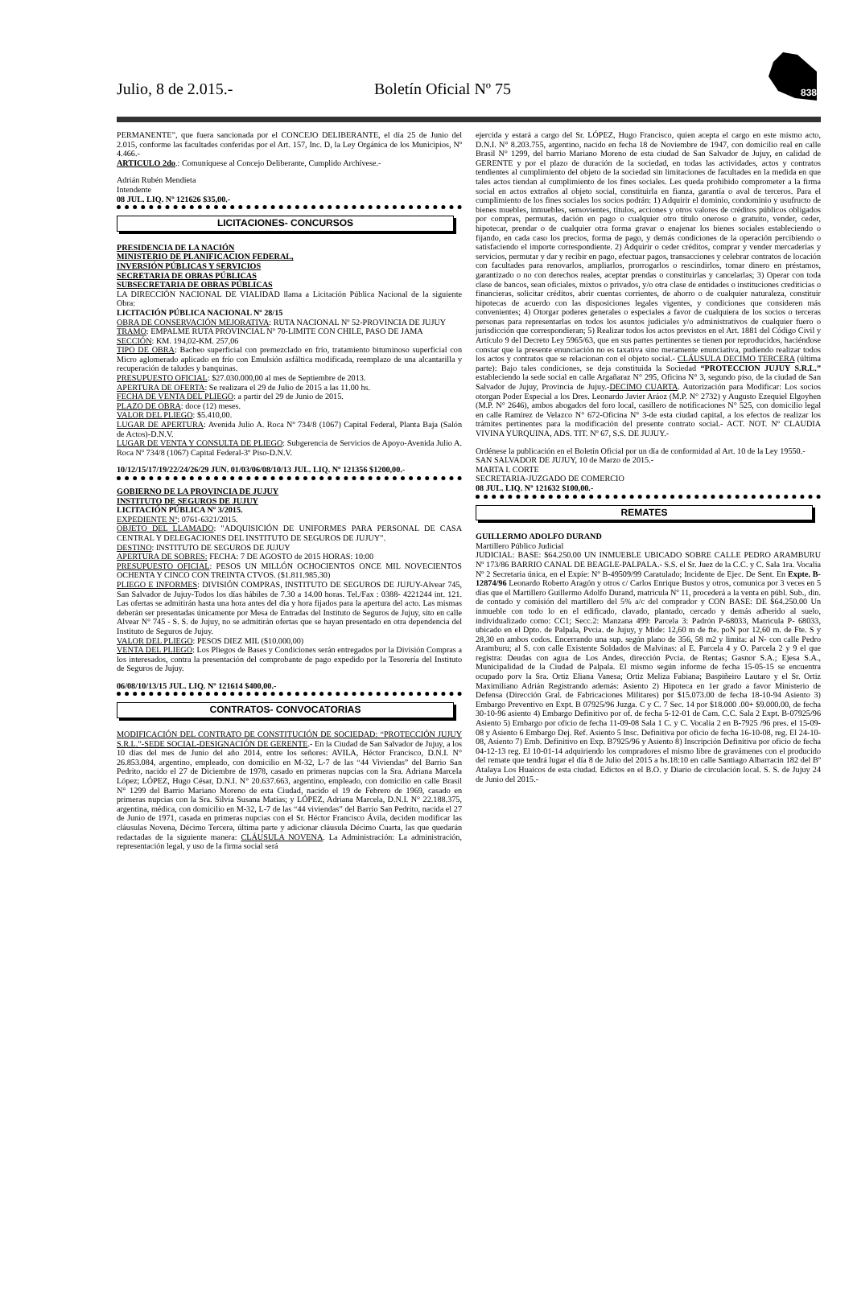Julio, 8 de 2.015.- Boletín Oficial Nº 75
838
PERMANENTE”, que fuera sancionada por el CONCEJO DELIBERANTE, el día 25 de Junio del 2.015, conforme las facultades conferidas por el Art. 157, Inc. D, la Ley Orgánica de los Municipios, Nº 4.466.-
ARTICULO 2do.: Comuníquese al Concejo Deliberante, Cumplido Archívese.-
Adrián Rubén Mendieta
Intendente
08 JUL. LIQ. Nº 121626 $35,00.-
LICITACIONES- CONCURSOS
PRESIDENCIA DE LA NACIÓN
MINISTERIO DE PLANIFICACION FEDERAL,
INVERSIÓN PÚBLICAS Y SERVICIOS
SECRETARIA DE OBRAS PÚBLICAS
SUBSECRETARIA DE OBRAS PÚBLICAS
LA DIRECCIÓN NACIONAL DE VIALIDAD llama a Licitación Pública Nacional de la siguiente Obra:
LICITACIÓN PÚBLICA NACIONAL Nº 28/15
OBRA DE CONSERVACIÓN MEJORATIVA: RUTA NACIONAL Nº 52-PROVINCIA DE JUJUY
TRAMO: EMPALME RUTA PROVINCIAL Nº 70-LIMITE CON CHILE, PASO DE JAMA
SECCIÓN: KM. 194,02-KM. 257,06
TIPO DE OBRA: Bacheo superficial con premezclado en frío, tratamiento bituminoso superficial con Micro aglomerado aplicado en frío con Emulsión asfáltica modificada, reemplazo de una alcantarilla y recuperación de taludes y banquinas.
PRESUPUESTO OFICIAL: $27.030.000,00 al mes de Septiembre de 2013.
APERTURA DE OFERTA: Se realizara el 29 de Julio de 2015 a las 11.00 hs.
FECHA DE VENTA DEL PLIEGO: a partir del 29 de Junio de 2015.
PLAZO DE OBRA: doce (12) meses.
VALOR DEL PLIEGO: $5.410,00.
LUGAR DE APERTURA: Avenida Julio A. Roca Nº 734/8 (1067) Capital Federal, Planta Baja (Salón de Actos)-D.N.V.
LUGAR DE VENTA Y CONSULTA DE PLIEGO: Subgerencia de Servicios de Apoyo-Avenida Julio A. Roca Nº 734/8 (1067) Capital Federal-3º Piso-D.N.V.
10/12/15/17/19/22/24/26/29 JUN. 01/03/06/08/10/13 JUL. LIQ. Nº 121356 $1200,00.-
GOBIERNO DE LA PROVINCIA DE JUJUY
INSTITUTO DE SEGUROS DE JUJUY
LICITACIÓN PÚBLICA Nº 3/2015.
EXPEDIENTE Nº: 0761-6321/2015.
OBJETO DEL LLAMADO: "ADQUISICIÓN DE UNIFORMES PARA PERSONAL DE CASA CENTRAL Y DELEGACIONES DEL INSTITUTO DE SEGUROS DE JUJUY”.
DESTINO: INSTITUTO DE SEGUROS DE JUJUY
APERTURA DE SOBRES: FECHA: 7 DE AGOSTO de 2015 HORAS: 10:00
PRESUPUESTO OFICIAL: PESOS UN MILLÓN OCHOCIENTOS ONCE MIL NOVECIENTOS OCHENTA Y CINCO CON TREINTA CTVOS. ($1.811.985.30)
PLIEGO E INFORMES: DIVISIÓN COMPRAS, INSTITUTO DE SEGUROS DE JUJUY-Alvear 745, San Salvador de Jujuy-Todos los días hábiles de 7.30 a 14.00 horas. Tel./Fax : 0388- 4221244 int. 121. Las ofertas se admitirán hasta una hora antes del día y hora fijados para la apertura del acto. Las mismas deberán ser presentadas únicamente por Mesa de Entradas del Instituto de Seguros de Jujuy, sito en calle Alvear N° 745 - S. S. de Jujuy, no se admitirán ofertas que se hayan presentado en otra dependencia del Instituto de Seguros de Jujuy.
VALOR DEL PLIEGO: PESOS DIEZ MIL ($10.000,00)
VENTA DEL PLIEGO: Los Pliegos de Bases y Condiciones serán entregados por la División Compras a los interesados, contra la presentación del comprobante de pago expedido por la Tesorería del Instituto de Seguros de Jujuy.
06/08/10/13/15 JUL. LIQ. Nº 121614 $400,00.-
CONTRATOS- CONVOCATORIAS
MODIFICACIÓN DEL CONTRATO DE CONSTITUCIÓN DE SOCIEDAD: “PROTECCIÓN JUJUY S.R.L.”-SEDE SOCIAL-DESIGNACIÓN DE GERENTE.- En la Ciudad de San Salvador de Jujuy, a los 10 días del mes de Junio del año 2014, entre los señores: AVILA, Héctor Francisco, D.N.I. N° 26.853.084, argentino, empleado, con domicilio en M-32, L-7 de las “44 Viviendas” del Barrio San Pedrito, nacido el 27 de Diciembre de 1978, casado en primeras nupcias con la Sra. Adriana Marcela López; LÓPEZ, Hugo César, D.N.I. N° 20.637.663, argentino, empleado, con domicilio en calle Brasil N° 1299 del Barrio Mariano Moreno de esta Ciudad, nacido el 19 de Febrero de 1969, casado en primeras nupcias con la Sra. Silvia Susana Matías; y LÓPEZ, Adriana Marcela, D.N.I. N° 22.188.375, argentina, médica, con domicilio en M-32, L-7 de las “44 viviendas” del Barrio San Pedrito, nacida el 27 de Junio de 1971, casada en primeras nupcias con el Sr. Héctor Francisco Ávila, deciden modificar las cláusulas Novena, Décimo Tercera, última parte y adicionar cláusula Décimo Cuarta, las que quedarán redactadas de la siguiente manera: CLÁUSULA NOVENA. La Administración: La administración, representación legal, y uso de la firma social será
ejercida y estará a cargo del Sr. LÓPEZ, Hugo Francisco, quien acepta el cargo en este mismo acto, D.N.I. N° 8.203.755, argentino, nacido en fecha 18 de Noviembre de 1947, con domicilio real en calle Brasil N° 1299, del barrio Mariano Moreno de esta ciudad de San Salvador de Jujuy, en calidad de GERENTE y por el plazo de duración de la sociedad, en todas las actividades, actos y contratos tendientes al cumplimiento del objeto de la sociedad sin limitaciones de facultades en la medida en que tales actos tiendan al cumplimiento de los fines sociales. Les queda prohibido comprometer a la firma social en actos extraños al objeto social, constituirla en fianza, garantía o aval de terceros. Para el cumplimiento de los fines sociales los socios podrán: 1) Adquirir el dominio, condominio y usufructo de bienes muebles, inmuebles, semovientes, títulos, acciones y otros valores de créditos públicos obligados por compras, permutas, dación en pago o cualquier otro título oneroso o gratuito, vender, ceder, hipotecar, prendar o de cualquier otra forma gravar o enajenar los bienes sociales estableciendo o fijando, en cada caso los precios, forma de pago, y demás condiciones de la operación percibiendo o satisfaciendo el importe correspondiente. 2) Adquirir o ceder créditos, comprar y vender mercaderías y servicios, permutar y dar y recibir en pago, efectuar pagos, transacciones y celebrar contratos de locación con facultades para renovarlos, ampliarlos, prorrogarlos o rescindirlos, tomar dinero en préstamos, garantizado o no con derechos reales, aceptar prendas o constituirlas y cancelarlas; 3) Operar con toda clase de bancos, sean oficiales, mixtos o privados, y/o otra clase de entidades o instituciones crediticias o financieras, solicitar créditos, abrir cuentas corrientes, de ahorro o de cualquier naturaleza, constituir hipotecas de acuerdo con las disposiciones legales vigentes, y condiciones que consideren más convenientes; 4) Otorgar poderes generales o especiales a favor de cualquiera de los socios o terceras personas para representarlas en todos los asuntos judiciales y/o administrativos de cualquier fuero o jurisdicción que correspondieran; 5) Realizar todos los actos previstos en el Art. 1881 del Código Civil y Artículo 9 del Decreto Ley 5965/63, que en sus partes pertinentes se tienen por reproducidos, haciéndose constar que la presente enunciación no es taxativa sino meramente enunciativa, pudiendo realizar todos los actos y contratos que se relacionan con el objeto social.- CLÁUSULA DECIMO TERCERA (última parte): Bajo tales condiciones, se deja constituida la Sociedad “PROTECCION JUJUY S.R.L.” estableciendo la sede social en calle Argañaraz N° 295, Oficina N° 3, segundo piso, de la ciudad de San Salvador de Jujuy, Provincia de Jujuy.-DECIMO CUARTA. Autorización para Modificar: Los socios otorgan Poder Especial a los Dres. Leonardo Javier Aráoz (M.P. N° 2732) y Augusto Ezequiel Elgoyhen (M.P. N° 2646), ambos abogados del foro local, casillero de notificaciones N° 525, con domicilio legal en calle Ramírez de Velazco N° 672-Oficina N° 3-de esta ciudad capital, a los efectos de realizar los trámites pertinentes para la modificación del presente contrato social.- ACT. NOT. Nº CLAUDIA VIVINA YURQUINA, ADS. TIT. Nº 67, S.S. DE JUJUY.-
Ordénese la publicación en el Boletín Oficial por un día de conformidad al Art. 10 de la Ley 19550.-
SAN SALVADOR DE JUJUY, 10 de Marzo de 2015.-
MARTA I. CORTE
SECRETARIA-JUZGADO DE COMERCIO
08 JUL. LIQ. Nº 121632 $100,00.-
REMATES
GUILLERMO ADOLFO DURAND
Martillero Público Judicial
JUDICIAL: BASE: $64.250.00 UN INMUEBLE UBICADO SOBRE CALLE PEDRO ARAMBURU Nº 173/86 BARRIO CANAL DE BEAGLE-PALPALA.- S.S. el Sr. Juez de la C.C. y C. Sala 1ra. Vocalia Nº 2 Secretaria única, en el Expíe: Nº B-49509/99 Caratulado; Incidente de Ejec. De Sent. En Expte. B-12874/96 Leonardo Roberto Aragón y otros c/ Carlos Enrique Bustos y otros, comunica por 3 veces en 5 días que el Martillero Guillermo Adolfo Durand, matricula Nº 11, procederá a la venta en públ. Sub., din. de contado y comisión del martillero del 5% a/c del comprador y CON BASE: DE $64.250.00 Un inmueble con todo lo en el edificado, clavado, plantado, cercado y demás adherido al suelo, individualizado como: CC1; Secc.2: Manzana 499: Parcela 3: Padrón P-68033, Matricula P- 68033, ubicado en el Dpto. de Palpala, Pvcia. de Jujuy, y Mide: 12,60 m de fte. poN por 12,60 m. de Fte. S y 28,30 en ambos codos. Encerrando una sup. según plano de 356, 58 m2 y limita: al N- con calle Pedro Aramburu; al S. con calle Existente Soldados de Malvinas: al E. Parcela 4 y O. Parcela 2 y 9 el que registra: Deudas con agua de Los Andes, dirección Pvcia. de Rentas; Gasnor S.A.; Ejesa S.A., Municipalidad de la Ciudad de Palpala. El mismo según informe de fecha 15-05-15 se encuentra ocupado porv la Sra. Ortiz Eliana Vanesa; Ortiz Meliza Fabiana; Baspiñeiro Lautaro y el Sr. Ortiz Maximiliano Adrián Registrando además: Asiento 2) Hipoteca en 1er grado a favor Ministerio de Defensa (Dirección Gral. de Fabricaciones Militares) por $15.073.00 de fecha 18-10-94 Asiento 3) Embargo Preventivo en Expt. B 07925/96 Juzga. C y C. 7 Sec. 14 por $18.000 .00+ $9.000.00, de fecha 30-10-96 asiento 4) Embargo Definitivo por of. de fecha 5-12-01 de Cam. C.C. Sala 2 Expt. B-07925/96 Asiento 5) Embargo por oficio de fecha 11-09-08 Sala 1 C. y C. Vocalia 2 en B-7925 /96 pres. el 15-09-08 y Asiento 6 Embargo Dej. Ref. Asiento 5 Insc. Definitiva por oficio de fecha 16-10-08, reg. El 24-10-08, Asiento 7) Emb. Definitivo en Exp. B7925/96 y Asiento 8) Inscripción Definitiva por oficio de fecha 04-12-13 reg. El 10-01-14 adquiriendo los compradores el mismo libre de gravámenes con el producido del remate que tendrá lugar el día 8 de Julio del 2015 a hs.18:10 en calle Santiago Albarracin 182 del Bº Atalaya Los Huaicos de esta ciudad. Edictos en el B.O. y Diario de circulación local. S. S. de Jujuy 24 de Junio del 2015.-